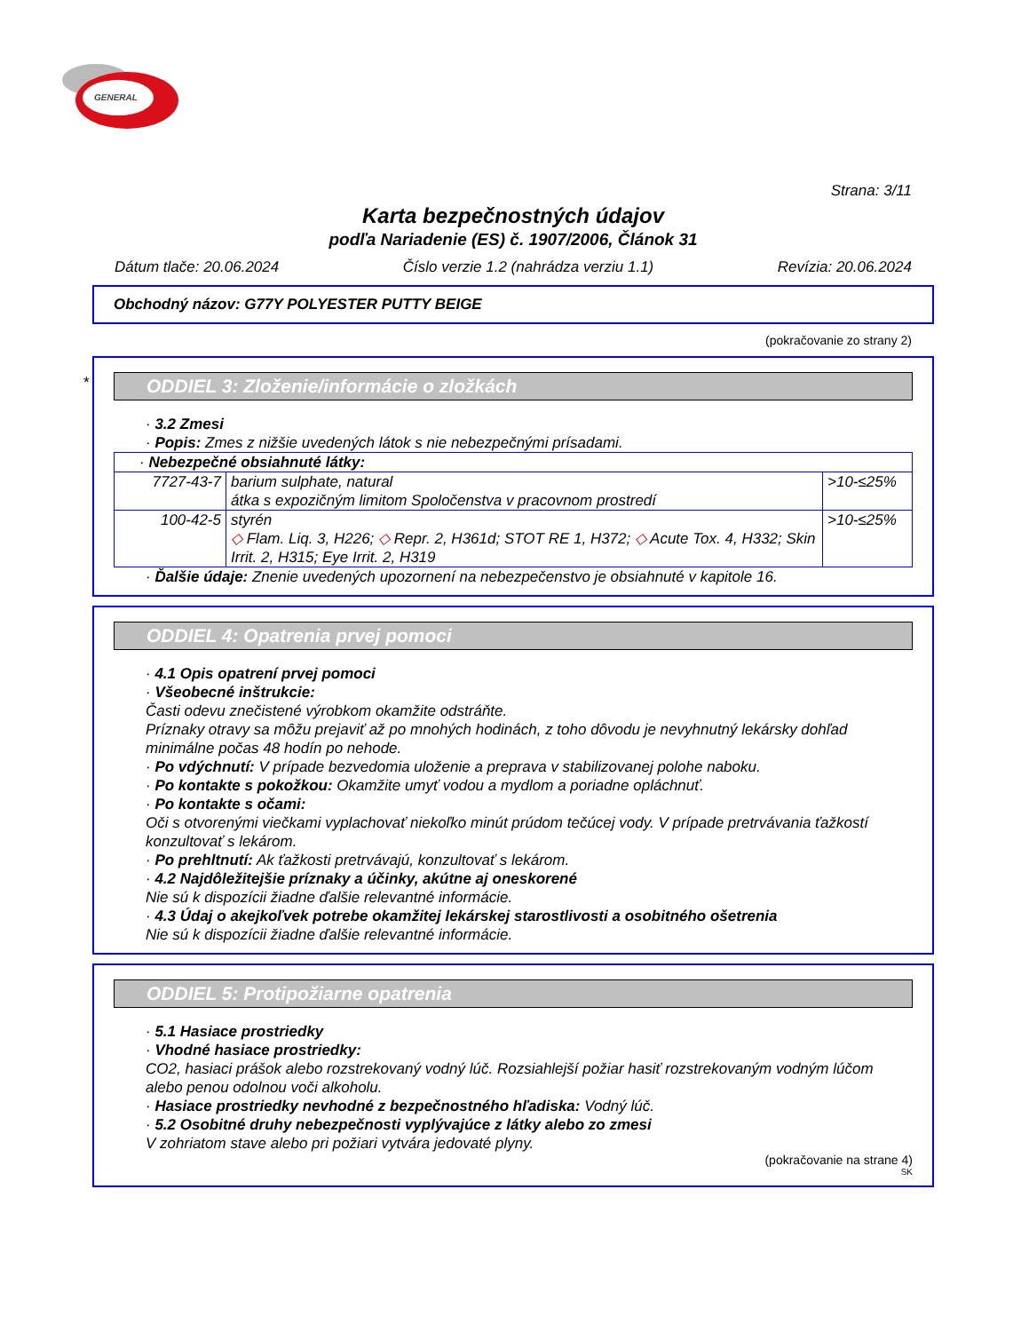GENERAL
Strana: 3/11
Karta bezpečnostných údajov
podľa Nariadenie (ES) č. 1907/2006, Článok 31
Dátum tlače: 20.06.2024 Číslo verzie 1.2 (nahrádza verziu 1.1) Revízia: 20.06.2024
Obchodný názov: G77Y POLYESTER PUTTY BEIGE
(pokračovanie zo strany 2)
*
ODDIEL 3: Zloženie/informácie o zložkách
· 3.2 Zmesi
· Popis: Zmes z nižšie uvedených látok s nie nebezpečnými prísadami.
| · Nebezpečné obsiahnuté látky: | | |
| 7727-43-7 | barium sulphate, natural átka s expozičným limitom Spoločenstva v pracovnom prostredí | >10-≤25% |
| 100-42-5 | styrén ◇ Flam. Liq. 3, H226; ◇ Repr. 2, H361d; STOT RE 1, H372; ◇ Acute Tox. 4, H332; Skin Irrit. 2, H315; Eye Irrit. 2, H319 | >10-≤25% |
· Ďalšie údaje: Znenie uvedených upozornení na nebezpečenstvo je obsiahnuté v kapitole 16.
ODDIEL 4: Opatrenia prvej pomoci
· 4.1 Opis opatrení prvej pomoci
· Všeobecné inštrukcie:
Časti odevu znečistené výrobkom okamžite odstráňte.
Príznaky otravy sa môžu prejaviť až po mnohých hodinách, z toho dôvodu je nevyhnutný lekársky dohľad minimálne počas 48 hodín po nehode.
· Po vdýchnutí: V prípade bezvedomia uloženie a preprava v stabilizovanej polohe naboku.
· Po kontakte s pokožkou: Okamžite umyť vodou a mydlom a poriadne opláchnuť.
· Po kontakte s očami:
Oči s otvorenými viečkami vyplachovať niekoľko minút prúdom tečúcej vody. V prípade pretrvávania ťažkostí konzultovať s lekárom.
· Po prehltnutí: Ak ťažkosti pretrvávajú, konzultovať s lekárom.
· 4.2 Najdôležitejšie príznaky a účinky, akútne aj oneskorené
Nie sú k dispozícii žiadne ďalšie relevantné informácie.
· 4.3 Údaj o akejkoľvek potrebe okamžitej lekárskej starostlivosti a osobitného ošetrenia
Nie sú k dispozícii žiadne ďalšie relevantné informácie.
ODDIEL 5: Protipožiarne opatrenia
· 5.1 Hasiace prostriedky
· Vhodné hasiace prostriedky:
CO2, hasiaci prášok alebo rozstrekovaný vodný lúč. Rozsiahlejší požiar hasiť rozstrekovaným vodným lúčom alebo penou odolnou voči alkoholu.
· Hasiace prostriedky nevhodné z bezpečnostného hľadiska: Vodný lúč.
· 5.2 Osobitné druhy nebezpečnosti vyplývajúce z látky alebo zo zmesi
V zohriatom stave alebo pri požiari vytvára jedovaté plyny.
(pokračovanie na strane 4)
SK